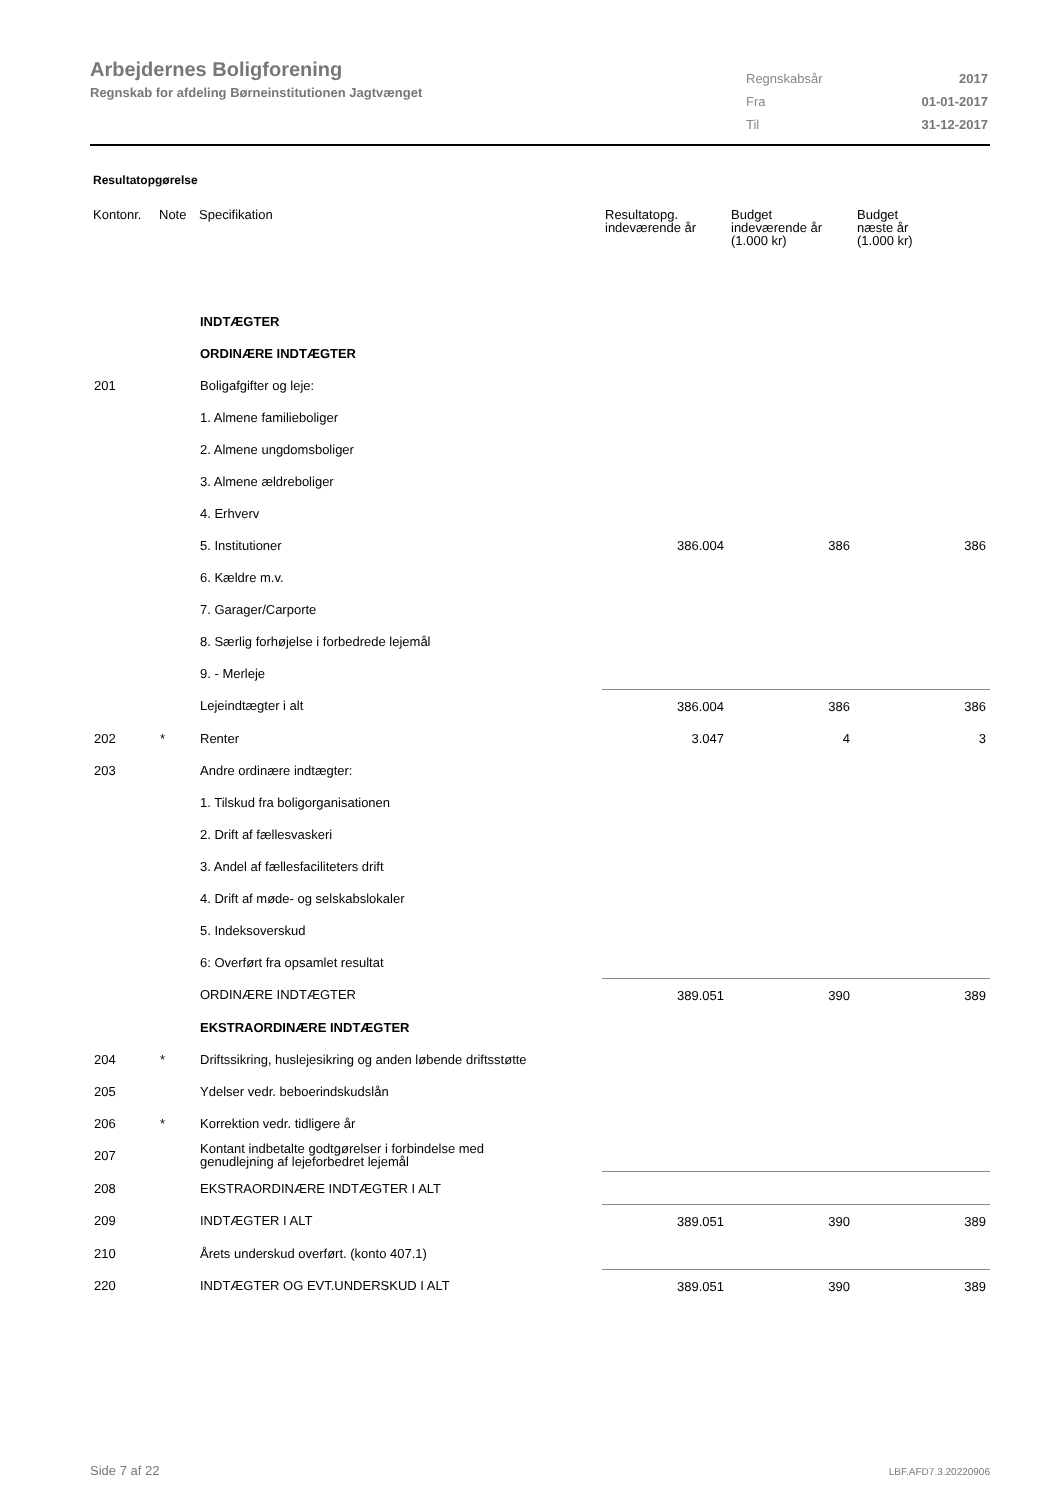Arbejdernes Boligforening
Regnskab for afdeling Børneinstitutionen Jagtvænget
| Regnskabsår | 2017 |
| Fra | 01-01-2017 |
| Til | 31-12-2017 |
Resultatopgørelse
| Kontonr. | Note | Specifikation | Resultatopg. indeværende år | Budget indeværende år (1.000 kr) | Budget næste år (1.000 kr) |
| --- | --- | --- | --- | --- | --- |
| | | INDTÆGTER | | | |
| | | ORDINÆRE INDTÆGTER | | | |
| 201 | | Boligafgifter og leje: | | | |
| | | 1. Almene familieboliger | | | |
| | | 2. Almene ungdomsboliger | | | |
| | | 3. Almene ældreboliger | | | |
| | | 4. Erhverv | | | |
| | | 5. Institutioner | 386.004 | 386 | 386 |
| | | 6. Kældre m.v. | | | |
| | | 7. Garager/Carporte | | | |
| | | 8. Særlig forhøjelse i forbedrede lejemål | | | |
| | | 9. - Merleje | | | |
| | | Lejeindtægter i alt | 386.004 | 386 | 386 |
| 202 | * | Renter | 3.047 | 4 | 3 |
| 203 | | Andre ordinære indtægter: | | | |
| | | 1. Tilskud fra boligorganisationen | | | |
| | | 2. Drift af fællesvaskeri | | | |
| | | 3. Andel af fællesfaciliteters drift | | | |
| | | 4. Drift af møde- og selskabslokaler | | | |
| | | 5. Indeksoverskud | | | |
| | | 6: Overført fra opsamlet resultat | | | |
| | | ORDINÆRE INDTÆGTER | 389.051 | 390 | 389 |
| | | EKSTRAORDINÆRE INDTÆGTER | | | |
| 204 | * | Driftssikring, huslejesikring og anden løbende driftsstøtte | | | |
| 205 | | Ydelser vedr. beboerindskudslån | | | |
| 206 | * | Korrektion vedr. tidligere år | | | |
| 207 | | Kontant indbetalte godtgørelser i forbindelse med genudlejning af lejeforbedret lejemål | | | |
| 208 | | EKSTRAORDINÆRE INDTÆGTER I ALT | | | |
| 209 | | INDTÆGTER I ALT | 389.051 | 390 | 389 |
| 210 | | Årets underskud overført. (konto 407.1) | | | |
| 220 | | INDTÆGTER OG EVT.UNDERSKUD I ALT | 389.051 | 390 | 389 |
Side 7 af 22 LBF.AFD7.3.20220906